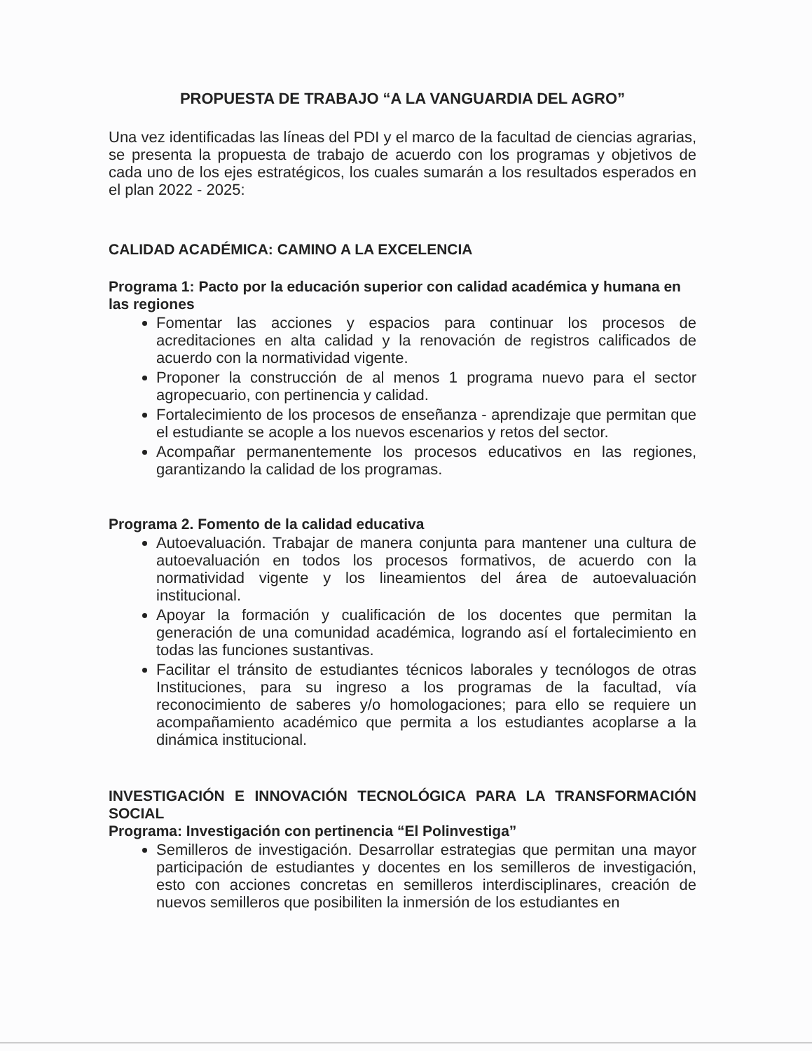PROPUESTA DE TRABAJO “A LA VANGUARDIA DEL AGRO”
Una vez identificadas las líneas del PDI y el marco de la facultad de ciencias agrarias, se presenta la propuesta de trabajo de acuerdo con los programas y objetivos de cada uno de los ejes estratégicos, los cuales sumarán a los resultados esperados en el plan 2022 - 2025:
CALIDAD ACADÉMICA: CAMINO A LA EXCELENCIA
Programa 1: Pacto por la educación superior con calidad académica y humana en las regiones
Fomentar las acciones y espacios para continuar los procesos de acreditaciones en alta calidad y la renovación de registros calificados de acuerdo con la normatividad vigente.
Proponer la construcción de al menos 1 programa nuevo para el sector agropecuario, con pertinencia y calidad.
Fortalecimiento de los procesos de enseñanza - aprendizaje que permitan que el estudiante se acople a los nuevos escenarios y retos del sector.
Acompañar permanentemente los procesos educativos en las regiones, garantizando la calidad de los programas.
Programa 2. Fomento de la calidad educativa
Autoevaluación. Trabajar de manera conjunta para mantener una cultura de autoevaluación en todos los procesos formativos, de acuerdo con la normatividad vigente y los lineamientos del área de autoevaluación institucional.
Apoyar la formación y cualificación de los docentes que permitan la generación de una comunidad académica, logrando así el fortalecimiento en todas las funciones sustantivas.
Facilitar el tránsito de estudiantes técnicos laborales y tecnólogos de otras Instituciones, para su ingreso a los programas de la facultad, vía reconocimiento de saberes y/o homologaciones; para ello se requiere un acompañamiento académico que permita a los estudiantes acoplarse a la dinámica institucional.
INVESTIGACIÓN E INNOVACIÓN TECNOLÓGICA PARA LA TRANSFORMACIÓN SOCIAL
Programa: Investigación con pertinencia “El Polinvestiga”
Semilleros de investigación. Desarrollar estrategias que permitan una mayor participación de estudiantes y docentes en los semilleros de investigación, esto con acciones concretas en semilleros interdisciplinares, creación de nuevos semilleros que posibiliten la inmersión de los estudiantes en